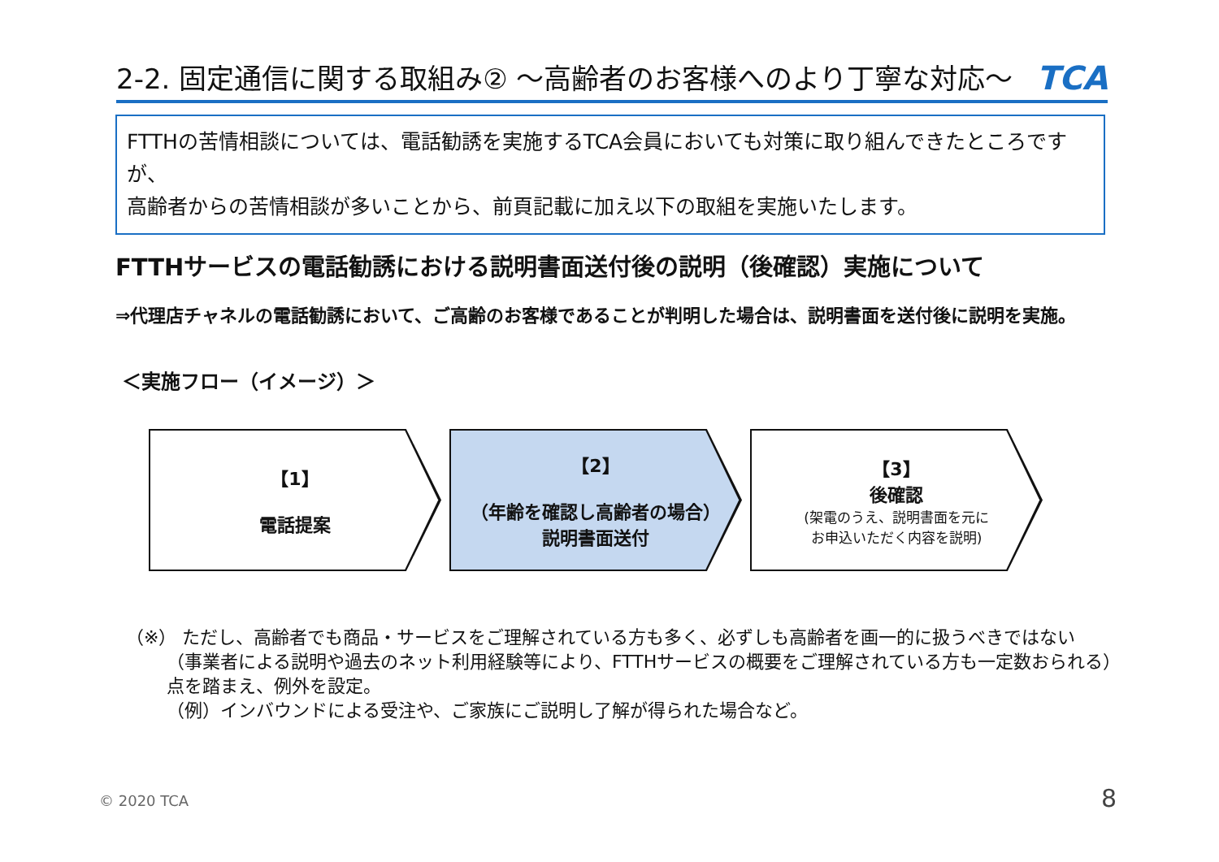2-2. 固定通信に関する取組み② ～高齢者のお客様へのより丁寧な対応～ TCA
FTTHの苦情相談については、電話勧誘を実施するTCA会員においても対策に取り組んできたところですが、
高齢者からの苦情相談が多いことから、前頁記載に加え以下の取組を実施いたします。
FTTHサービスの電話勧誘における説明書面送付後の説明（後確認）実施について
⇒代理店チャネルの電話勧誘において、ご高齢のお客様であることが判明した場合は、説明書面を送付後に説明を実施。
＜実施フロー（イメージ）＞
【1】
電話提案
【2】
（年齢を確認し高齢者の場合）
説明書面送付
【3】
後確認
(架電のうえ、説明書面を元に
お申込いただく内容を説明)
（※） ただし、高齢者でも商品・サービスをご理解されている方も多く、必ずしも高齢者を画一的に扱うべきではない
（事業者による説明や過去のネット利用経験等により、FTTHサービスの概要をご理解されている方も一定数おられる）
点を踏まえ、例外を設定。
（例）インバウンドによる受注や、ご家族にご説明し了解が得られた場合など。
© 2020 TCA 8